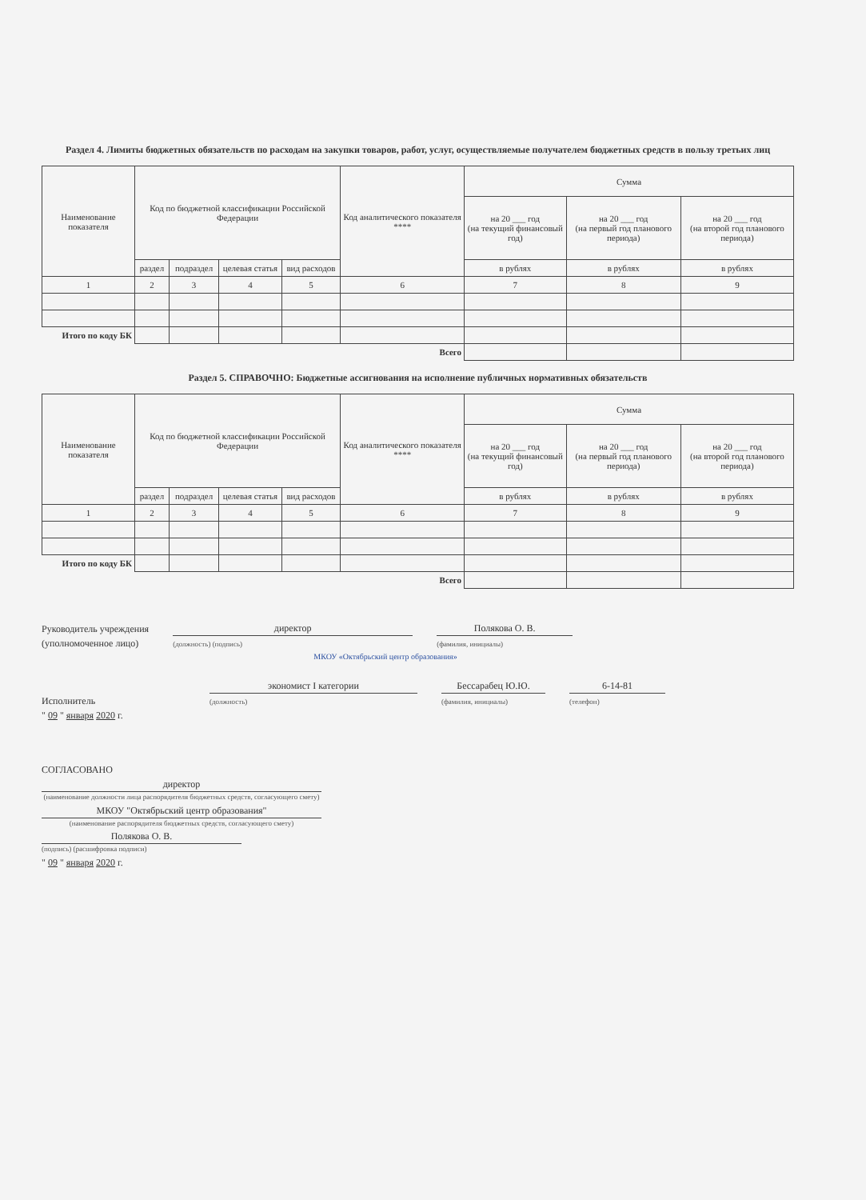Раздел 4. Лимиты бюджетных обязательств по расходам на закупки товаров, работ, услуг, осуществляемые получателем бюджетных средств в пользу третьих лиц
| Наименование показателя | Код по бюджетной классификации Российской Федерации | | | | Код аналитического показателя **** | Сумма | | |
| --- | --- | --- | --- | --- | --- | --- | --- | --- |
| | | | | | | на 20 ___ год (на текущий финансовый год) | на 20 ___ год (на первый год планового периода) | на 20 ___ год (на второй год планового периода) |
| | раздел | подраздел | целевая статья | вид расходов | | в рублях | в рублях | в рублях |
| 1 | 2 | 3 | 4 | 5 | 6 | 7 | 8 | 9 |
| Итого по коду БК | | | | | | | | |
| Всего | | | | | | | | |
Раздел 5. СПРАВОЧНО: Бюджетные ассигнования на исполнение публичных нормативных обязательств
| Наименование показателя | Код по бюджетной классификации Российской Федерации | | | | Код аналитического показателя **** | Сумма | | |
| --- | --- | --- | --- | --- | --- | --- | --- | --- |
| | | | | | | на 20 ___ год (на текущий финансовый год) | на 20 ___ год (на первый год планового периода) | на 20 ___ год (на второй год планового периода) |
| | раздел | подраздел | целевая статья | вид расходов | | в рублях | в рублях | в рублях |
| 1 | 2 | 3 | 4 | 5 | 6 | 7 | 8 | 9 |
| Итого по коду БК | | | | | | | | |
| Всего | | | | | | | | |
Руководитель учреждения
(уполномоченное лицо)
директор
(должность) (подпись)
Полякова О. В.
(фамилия, инициалы)
МКОУ «Октябрьский центр образования»
Исполнитель
экономист I категории
(должность)
Бессарабец Ю.Ю.
(фамилия, инициалы)
6-14-81
(телефон)
" 09 " января 2020 г.
СОГЛАСОВАНО
директор
(наименование должности лица распорядителя бюджетных средств, согласующего смету)
МКОУ "Октябрьский центр образования"
(наименование распорядителя бюджетных средств, согласующего смету)
Полякова О. В.
(подпись) (расшифровка подписи)
" 09 " января 2020 г.